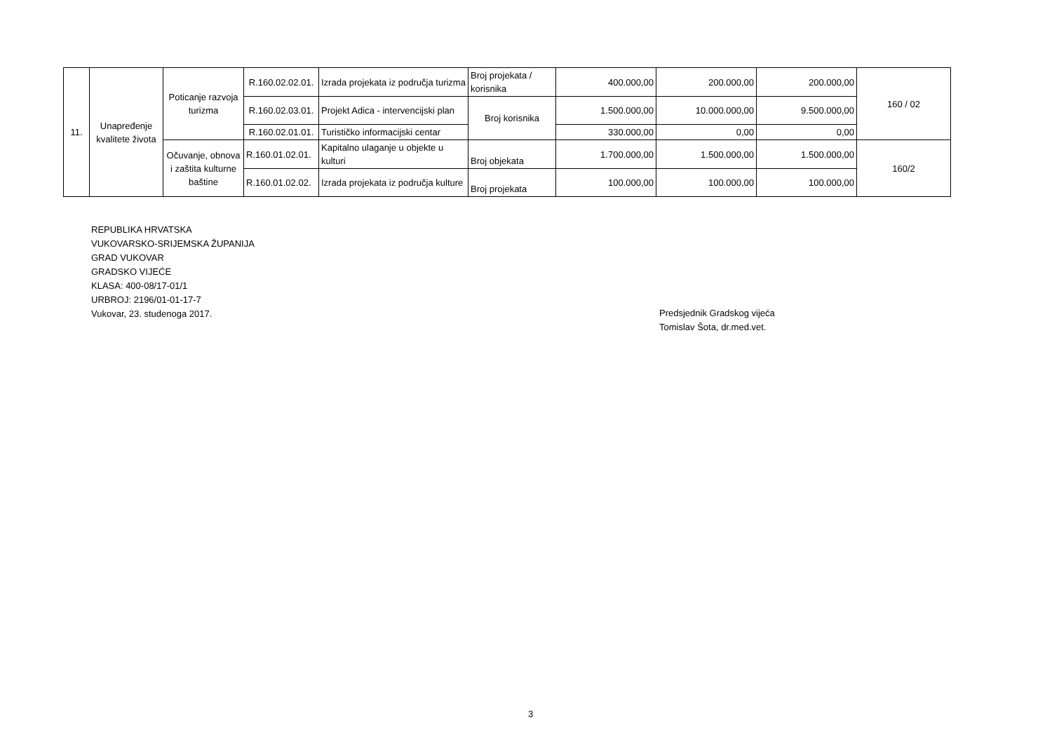| 11. | Unapređenje kvalitete života | Poticanje razvoja turizma | R.160.02.02.01. | Izrada projekata iz područja turizma | Broj projekata / korisnika | 400.000,00 | 200.000,00 | 200.000,00 | 160 / 02 |
| | | | R.160.02.03.01. | Projekt Adica - intervencijski plan | Broj korisnika | 1.500.000,00 | 10.000.000,00 | 9.500.000,00 | |
| | | | R.160.02.01.01. | Turističko informacijski centar | | 330.000,00 | 0,00 | 0,00 | |
| | | Očuvanje, obnova i zaštita kulturne baštine | R.160.01.02.01. | Kapitalno ulaganje u objekte u kulturi | Broj objekata | 1.700.000,00 | 1.500.000,00 | 1.500.000,00 | 160/2 |
| | | | R.160.01.02.02. | Izrada projekata iz područja kulture | Broj projekata | 100.000,00 | 100.000,00 | 100.000,00 | |
REPUBLIKA HRVATSKA
VUKOVARSKO-SRIJEMSKA ŽUPANIJA
GRAD VUKOVAR
GRADSKO VIJEĆE
KLASA: 400-08/17-01/1
URBROJ: 2196/01-01-17-7
Vukovar, 23. studenoga 2017.
Predsjednik Gradskog vijeća
Tomislav Šota, dr.med.vet.
3